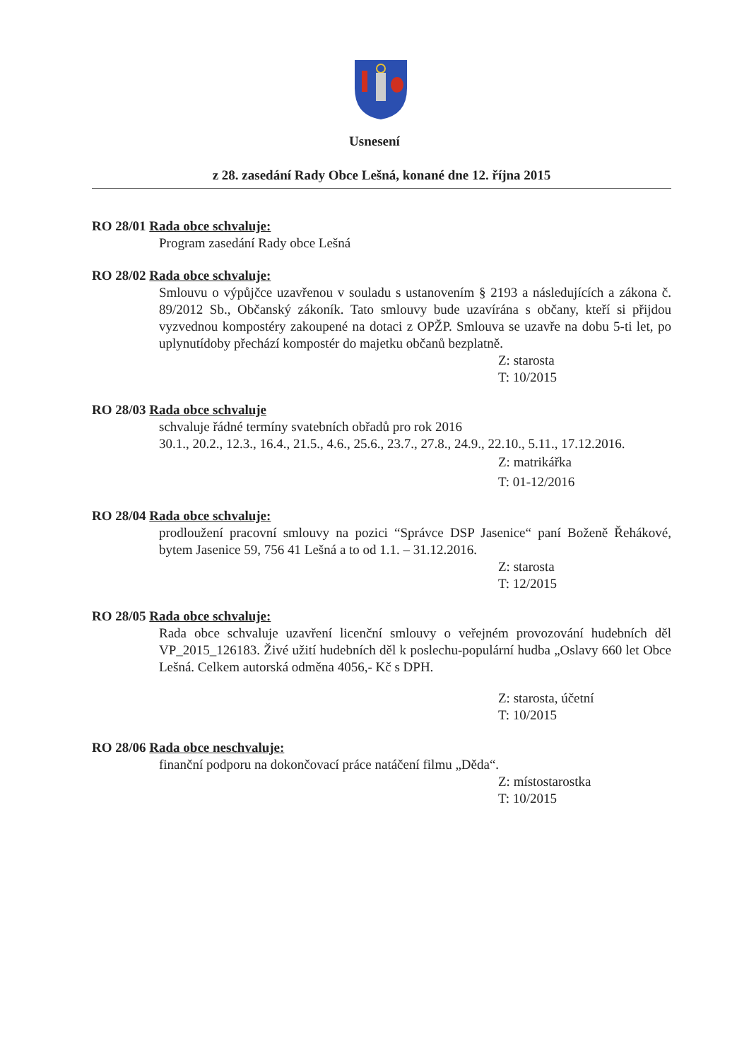Usnesení
z 28. zasedání Rady Obce Lešná, konané dne 12. října 2015
RO 28/01 Rada obce schvaluje:
Program zasedání Rady obce Lešná
RO 28/02 Rada obce schvaluje:
Smlouvu o výpůjčce uzavřenou v souladu s ustanovením § 2193 a následujících a zákona č. 89/2012 Sb., Občanský zákoník. Tato smlouvy bude uzavírána s občany, kteří si přijdou vyzvednou kompostéry zakoupené na dotaci z OPŽP. Smlouva se uzavře na dobu 5-ti let, po uplynutídoby přechází kompostér do majetku občanů bezplatně.
Z: starosta
T: 10/2015
RO 28/03 Rada obce schvaluje
schvaluje řádné termíny svatebních obřadů pro rok 2016
30.1., 20.2., 12.3., 16.4., 21.5., 4.6., 25.6., 23.7., 27.8., 24.9., 22.10., 5.11., 17.12.2016.
Z: matrikářka
T: 01-12/2016
RO 28/04 Rada obce schvaluje:
prodloužení pracovní smlouvy na pozici “Správce DSP Jasenice“ paní Boženě Řehákové, bytem Jasenice 59, 756 41 Lešná a to od 1.1. – 31.12.2016.
Z: starosta
T: 12/2015
RO 28/05 Rada obce schvaluje:
Rada obce schvaluje uzavření licenční smlouvy o veřejném provozování hudebních děl VP_2015_126183. Živé užití hudebních děl k poslechu-populární hudba „Oslavy 660 let Obce Lešná. Celkem autorská odměna 4056,- Kč s DPH.
Z: starosta, účetní
T: 10/2015
RO 28/06 Rada obce neschvaluje:
finanční podporu na dokončovací práce natáčení filmu „Děda“.
Z: místostarostka
T: 10/2015